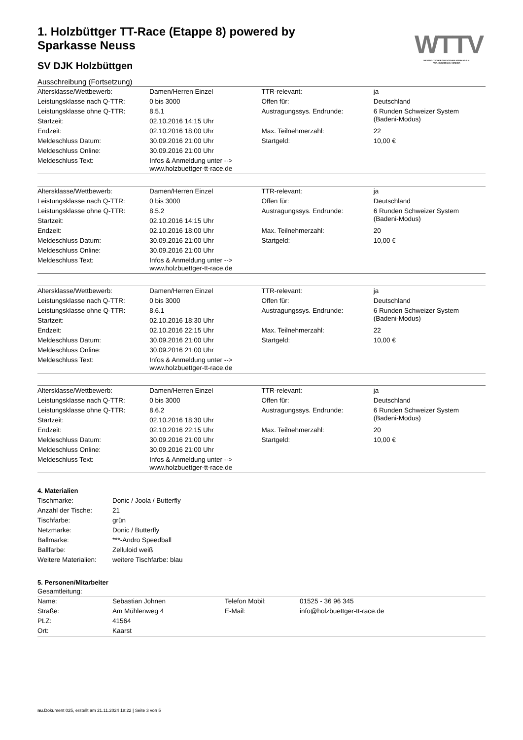1. Holzbüttger TT-Race (Etappe 8) powered by Sparkasse Neuss
WTTV
WESTDEUTSCHER TISCHTENNIS-VERBAND E.V.
FAIR. DYNAMISCH. VEREINT.
SV DJK Holzbüttgen
Ausschreibung (Fortsetzung)
| Altersklasse/Wettbewerb: | Damen/Herren Einzel | TTR-relevant: | ja |
| Leistungsklasse nach Q-TTR: | 0 bis 3000 | Offen für: | Deutschland |
| Leistungsklasse ohne Q-TTR: | 8.5.1 | Austragungssys. Endrunde: | 6 Runden Schweizer System (Badeni-Modus) |
| Startzeit: | 02.10.2016 14:15 Uhr | | |
| Endzeit: | 02.10.2016 18:00 Uhr | Max. Teilnehmerzahl: | 22 |
| Meldeschluss Datum: | 30.09.2016 21:00 Uhr | Startgeld: | 10,00 € |
| Meldeschluss Online: | 30.09.2016 21:00 Uhr | | |
| Meldeschluss Text: | Infos & Anmeldung unter --> www.holzbuettger-tt-race.de | | |
| Altersklasse/Wettbewerb: | Damen/Herren Einzel | TTR-relevant: | ja |
| Leistungsklasse nach Q-TTR: | 0 bis 3000 | Offen für: | Deutschland |
| Leistungsklasse ohne Q-TTR: | 8.5.2 | Austragungssys. Endrunde: | 6 Runden Schweizer System (Badeni-Modus) |
| Startzeit: | 02.10.2016 14:15 Uhr | | |
| Endzeit: | 02.10.2016 18:00 Uhr | Max. Teilnehmerzahl: | 20 |
| Meldeschluss Datum: | 30.09.2016 21:00 Uhr | Startgeld: | 10,00 € |
| Meldeschluss Online: | 30.09.2016 21:00 Uhr | | |
| Meldeschluss Text: | Infos & Anmeldung unter --> www.holzbuettger-tt-race.de | | |
| Altersklasse/Wettbewerb: | Damen/Herren Einzel | TTR-relevant: | ja |
| Leistungsklasse nach Q-TTR: | 0 bis 3000 | Offen für: | Deutschland |
| Leistungsklasse ohne Q-TTR: | 8.6.1 | Austragungssys. Endrunde: | 6 Runden Schweizer System (Badeni-Modus) |
| Startzeit: | 02.10.2016 18:30 Uhr | | |
| Endzeit: | 02.10.2016 22:15 Uhr | Max. Teilnehmerzahl: | 22 |
| Meldeschluss Datum: | 30.09.2016 21:00 Uhr | Startgeld: | 10,00 € |
| Meldeschluss Online: | 30.09.2016 21:00 Uhr | | |
| Meldeschluss Text: | Infos & Anmeldung unter --> www.holzbuettger-tt-race.de | | |
| Altersklasse/Wettbewerb: | Damen/Herren Einzel | TTR-relevant: | ja |
| Leistungsklasse nach Q-TTR: | 0 bis 3000 | Offen für: | Deutschland |
| Leistungsklasse ohne Q-TTR: | 8.6.2 | Austragungssys. Endrunde: | 6 Runden Schweizer System (Badeni-Modus) |
| Startzeit: | 02.10.2016 18:30 Uhr | | |
| Endzeit: | 02.10.2016 22:15 Uhr | Max. Teilnehmerzahl: | 20 |
| Meldeschluss Datum: | 30.09.2016 21:00 Uhr | Startgeld: | 10,00 € |
| Meldeschluss Online: | 30.09.2016 21:00 Uhr | | |
| Meldeschluss Text: | Infos & Anmeldung unter --> www.holzbuettger-tt-race.de | | |
4. Materialien
| Tischmarke: | Donic / Joola / Butterfly |
| Anzahl der Tische: | 21 |
| Tischfarbe: | grün |
| Netzmarke: | Donic / Butterfly |
| Ballmarke: | ***-Andro Speedball |
| Ballfarbe: | Zelluloid weiß |
| Weitere Materialien: | weitere Tischfarbe: blau |
5. Personen/Mitarbeiter
Gesamtleitung:
| Name: | Sebastian Johnen | Telefon Mobil: | 01525 - 36 96 345 |
| Straße: | Am Mühlenweg 4 | E-Mail: | info@holzbuettger-tt-race.de |
| PLZ: | 41564 | | |
| Ort: | Kaarst | | |
nu.Dokument 025, erstellt am 21.11.2024 18:22 | Seite 3 von 5